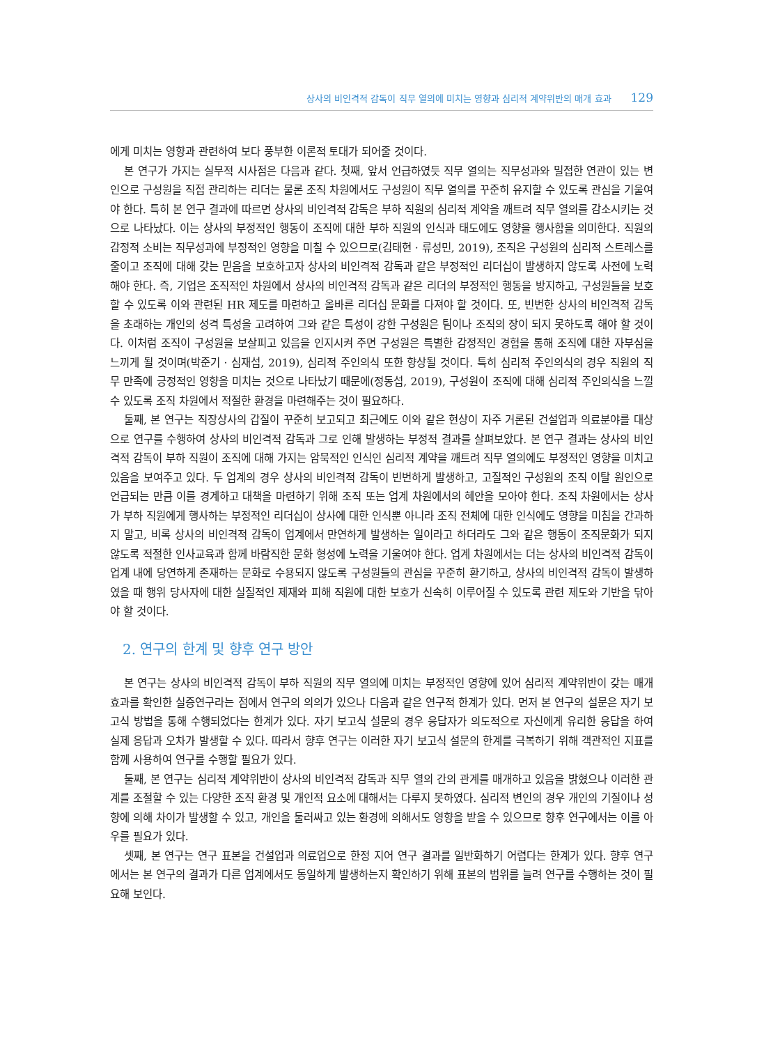상사의 비인격적 감독이 직무 열의에 미치는 영향과 심리적 계약위반의 매개 효과 129
에게 미치는 영향과 관련하여 보다 풍부한 이론적 토대가 되어줄 것이다.
본 연구가 가지는 실무적 시사점은 다음과 같다. 첫째, 앞서 언급하였듯 직무 열의는 직무성과와 밀접한 연관이 있는 변인으로 구성원을 직접 관리하는 리더는 물론 조직 차원에서도 구성원이 직무 열의를 꾸준히 유지할 수 있도록 관심을 기울여야 한다. 특히 본 연구 결과에 따르면 상사의 비인격적 감독은 부하 직원의 심리적 계약을 깨트려 직무 열의를 감소시키는 것으로 나타났다. 이는 상사의 부정적인 행동이 조직에 대한 부하 직원의 인식과 태도에도 영향을 행사함을 의미한다. 직원의 감정적 소비는 직무성과에 부정적인 영향을 미칠 수 있으므로(김태현 · 류성민, 2019), 조직은 구성원의 심리적 스트레스를 줄이고 조직에 대해 갖는 믿음을 보호하고자 상사의 비인격적 감독과 같은 부정적인 리더십이 발생하지 않도록 사전에 노력해야 한다. 즉, 기업은 조직적인 차원에서 상사의 비인격적 감독과 같은 리더의 부정적인 행동을 방지하고, 구성원들을 보호할 수 있도록 이와 관련된 HR 제도를 마련하고 올바른 리더십 문화를 다져야 할 것이다. 또, 빈번한 상사의 비인격적 감독을 초래하는 개인의 성격 특성을 고려하여 그와 같은 특성이 강한 구성원은 팀이나 조직의 장이 되지 못하도록 해야 할 것이다. 이처럼 조직이 구성원을 보살피고 있음을 인지시켜 주면 구성원은 특별한 감정적인 경험을 통해 조직에 대한 자부심을 느끼게 될 것이며(박준기 · 심재섭, 2019), 심리적 주인의식 또한 향상될 것이다. 특히 심리적 주인의식의 경우 직원의 직무 만족에 긍정적인 영향을 미치는 것으로 나타났기 때문에(정동섭, 2019), 구성원이 조직에 대해 심리적 주인의식을 느낄 수 있도록 조직 차원에서 적절한 환경을 마련해주는 것이 필요하다.
둘째, 본 연구는 직장상사의 갑질이 꾸준히 보고되고 최근에도 이와 같은 현상이 자주 거론된 건설업과 의료분야를 대상으로 연구를 수행하여 상사의 비인격적 감독과 그로 인해 발생하는 부정적 결과를 살펴보았다. 본 연구 결과는 상사의 비인격적 감독이 부하 직원이 조직에 대해 가지는 암묵적인 인식인 심리적 계약을 깨트려 직무 열의에도 부정적인 영향을 미치고 있음을 보여주고 있다. 두 업계의 경우 상사의 비인격적 감독이 빈번하게 발생하고, 고질적인 구성원의 조직 이탈 원인으로 언급되는 만큼 이를 경계하고 대책을 마련하기 위해 조직 또는 업계 차원에서의 혜안을 모아야 한다. 조직 차원에서는 상사가 부하 직원에게 행사하는 부정적인 리더십이 상사에 대한 인식뿐 아니라 조직 전체에 대한 인식에도 영향을 미침을 간과하지 말고, 비록 상사의 비인격적 감독이 업계에서 만연하게 발생하는 일이라고 하더라도 그와 같은 행동이 조직문화가 되지 않도록 적절한 인사교육과 함께 바람직한 문화 형성에 노력을 기울여야 한다. 업계 차원에서는 더는 상사의 비인격적 감독이 업계 내에 당연하게 존재하는 문화로 수용되지 않도록 구성원들의 관심을 꾸준히 환기하고, 상사의 비인격적 감독이 발생하였을 때 행위 당사자에 대한 실질적인 제재와 피해 직원에 대한 보호가 신속히 이루어질 수 있도록 관련 제도와 기반을 닦아야 할 것이다.
2. 연구의 한계 및 향후 연구 방안
본 연구는 상사의 비인격적 감독이 부하 직원의 직무 열의에 미치는 부정적인 영향에 있어 심리적 계약위반이 갖는 매개 효과를 확인한 실증연구라는 점에서 연구의 의의가 있으나 다음과 같은 연구적 한계가 있다. 먼저 본 연구의 설문은 자기 보고식 방법을 통해 수행되었다는 한계가 있다. 자기 보고식 설문의 경우 응답자가 의도적으로 자신에게 유리한 응답을 하여 실제 응답과 오차가 발생할 수 있다. 따라서 향후 연구는 이러한 자기 보고식 설문의 한계를 극복하기 위해 객관적인 지표를 함께 사용하여 연구를 수행할 필요가 있다.
둘째, 본 연구는 심리적 계약위반이 상사의 비인격적 감독과 직무 열의 간의 관계를 매개하고 있음을 밝혔으나 이러한 관계를 조절할 수 있는 다양한 조직 환경 및 개인적 요소에 대해서는 다루지 못하였다. 심리적 변인의 경우 개인의 기질이나 성향에 의해 차이가 발생할 수 있고, 개인을 둘러싸고 있는 환경에 의해서도 영향을 받을 수 있으므로 향후 연구에서는 이를 아우를 필요가 있다.
셋째, 본 연구는 연구 표본을 건설업과 의료업으로 한정 지어 연구 결과를 일반화하기 어렵다는 한계가 있다. 향후 연구에서는 본 연구의 결과가 다른 업계에서도 동일하게 발생하는지 확인하기 위해 표본의 범위를 늘려 연구를 수행하는 것이 필요해 보인다.